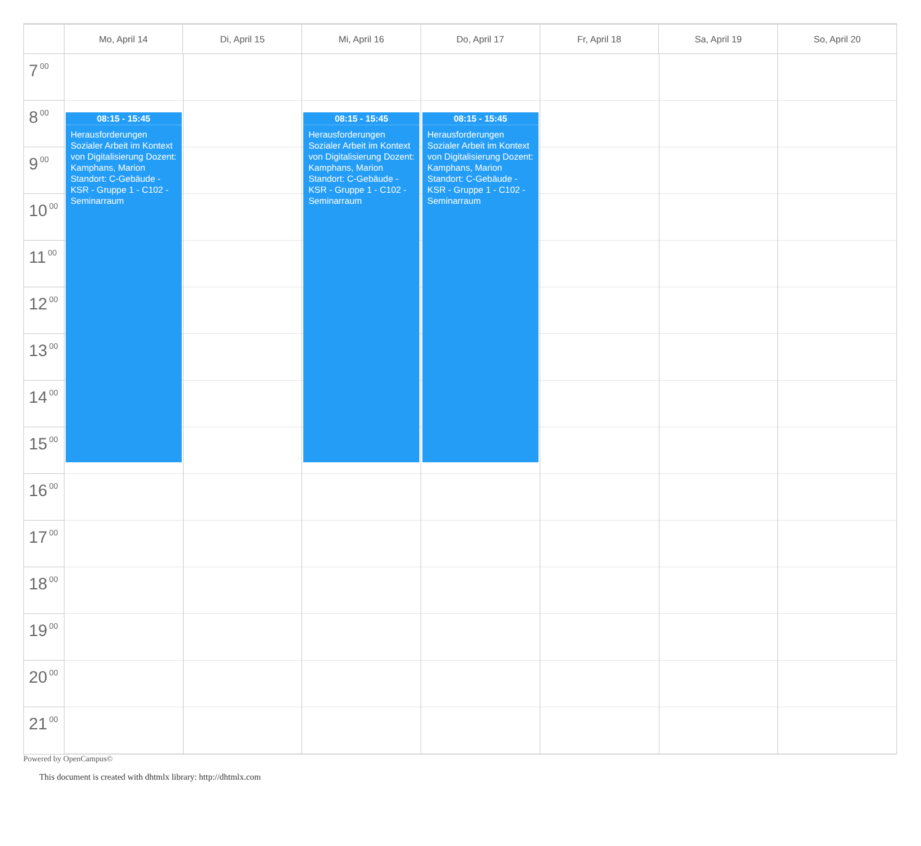Mo, April 14 Di, April 15 Mi, April 16 Do, April 17 Fr, April 18 Sa, April 19 So, April 20
7<sup>00</sup>
8<sup>00</sup>
9<sup>00</sup>
10<sup>00</sup>
11<sup>00</sup>
12<sup>00</sup>
13<sup>00</sup>
14<sup>00</sup>
15<sup>00</sup>
16<sup>00</sup>
17<sup>00</sup>
18<sup>00</sup>
19<sup>00</sup>
20<sup>00</sup>
21<sup>00</sup>
08:15 - 15:45
Herausforderungen Sozialer Arbeit im Kontext von Digitalisierung Dozent: Kamphans, Marion Standort: C-Gebäude - KSR - Gruppe 1 - C102 - Seminarraum
08:15 - 15:45
Herausforderungen Sozialer Arbeit im Kontext von Digitalisierung Dozent: Kamphans, Marion Standort: C-Gebäude - KSR - Gruppe 1 - C102 - Seminarraum
08:15 - 15:45
Herausforderungen Sozialer Arbeit im Kontext von Digitalisierung Dozent: Kamphans, Marion Standort: C-Gebäude - KSR - Gruppe 1 - C102 - Seminarraum
Powered by OpenCampus©
This document is created with dhtmlx library: http://dhtmlx.com